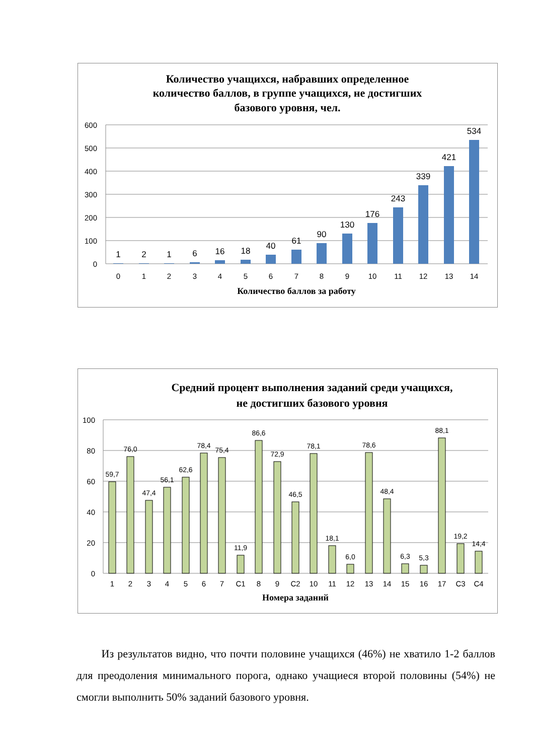Количество учащихся, набравших определенное
количество баллов, в группе учащихся, не достигших
базового уровня, чел.
600
500
400
300
200
100
0
1
2
1
6
16
18
40
61
90
130
176
243
339
421
534
0
1
2
3
4
5
6
7
8
9
10
11
12
13
14
Количество баллов за работу
Средний процент выполнения заданий среди учащихся,
не достигших базового уровня
100
80
60
40
20
0
59,7
76,0
47,4
56,1
62,6
78,4
75,4
11,9
86,6
72,9
46,5
78,1
18,1
6,0
78,6
48,4
6,3
5,3
88,1
19,2
14,4
1
2
3
4
5
6
7
C1
8
9
C2
10
11
12
13
14
15
16
17
C3
C4
Номера заданий
Из результатов видно, что почти половине учащихся (46%) не хватило 1-2 баллов для преодоления минимального порога, однако учащиеся второй половины (54%) не смогли выполнить 50% заданий базового уровня.